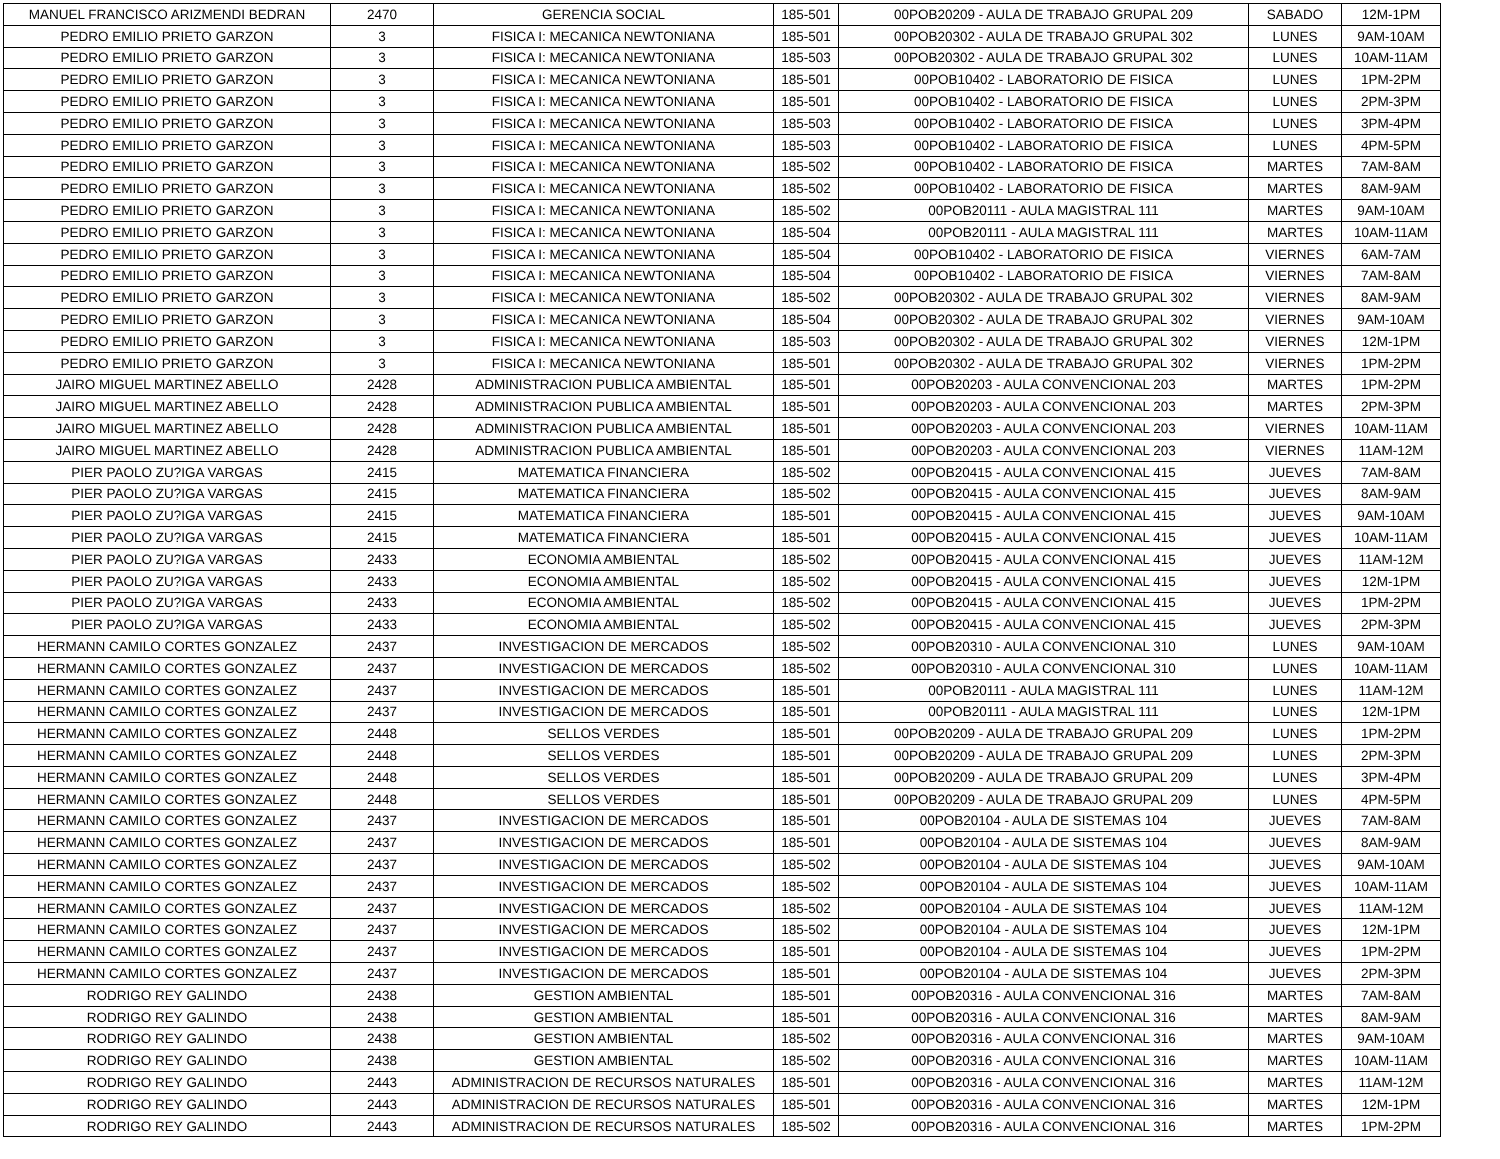| MANUEL FRANCISCO ARIZMENDI BEDRAN | 2470 | GERENCIA SOCIAL | 185-501 | 00POB20209 - AULA DE TRABAJO GRUPAL 209 | SABADO | 12M-1PM |
| PEDRO EMILIO PRIETO GARZON | 3 | FISICA I: MECANICA NEWTONIANA | 185-501 | 00POB20302 - AULA DE TRABAJO GRUPAL 302 | LUNES | 9AM-10AM |
| PEDRO EMILIO PRIETO GARZON | 3 | FISICA I: MECANICA NEWTONIANA | 185-503 | 00POB20302 - AULA DE TRABAJO GRUPAL 302 | LUNES | 10AM-11AM |
| PEDRO EMILIO PRIETO GARZON | 3 | FISICA I: MECANICA NEWTONIANA | 185-501 | 00POB10402 - LABORATORIO DE FISICA | LUNES | 1PM-2PM |
| PEDRO EMILIO PRIETO GARZON | 3 | FISICA I: MECANICA NEWTONIANA | 185-501 | 00POB10402 - LABORATORIO DE FISICA | LUNES | 2PM-3PM |
| PEDRO EMILIO PRIETO GARZON | 3 | FISICA I: MECANICA NEWTONIANA | 185-503 | 00POB10402 - LABORATORIO DE FISICA | LUNES | 3PM-4PM |
| PEDRO EMILIO PRIETO GARZON | 3 | FISICA I: MECANICA NEWTONIANA | 185-503 | 00POB10402 - LABORATORIO DE FISICA | LUNES | 4PM-5PM |
| PEDRO EMILIO PRIETO GARZON | 3 | FISICA I: MECANICA NEWTONIANA | 185-502 | 00POB10402 - LABORATORIO DE FISICA | MARTES | 7AM-8AM |
| PEDRO EMILIO PRIETO GARZON | 3 | FISICA I: MECANICA NEWTONIANA | 185-502 | 00POB10402 - LABORATORIO DE FISICA | MARTES | 8AM-9AM |
| PEDRO EMILIO PRIETO GARZON | 3 | FISICA I: MECANICA NEWTONIANA | 185-502 | 00POB20111 - AULA MAGISTRAL 111 | MARTES | 9AM-10AM |
| PEDRO EMILIO PRIETO GARZON | 3 | FISICA I: MECANICA NEWTONIANA | 185-504 | 00POB20111 - AULA MAGISTRAL 111 | MARTES | 10AM-11AM |
| PEDRO EMILIO PRIETO GARZON | 3 | FISICA I: MECANICA NEWTONIANA | 185-504 | 00POB10402 - LABORATORIO DE FISICA | VIERNES | 6AM-7AM |
| PEDRO EMILIO PRIETO GARZON | 3 | FISICA I: MECANICA NEWTONIANA | 185-504 | 00POB10402 - LABORATORIO DE FISICA | VIERNES | 7AM-8AM |
| PEDRO EMILIO PRIETO GARZON | 3 | FISICA I: MECANICA NEWTONIANA | 185-502 | 00POB20302 - AULA DE TRABAJO GRUPAL 302 | VIERNES | 8AM-9AM |
| PEDRO EMILIO PRIETO GARZON | 3 | FISICA I: MECANICA NEWTONIANA | 185-504 | 00POB20302 - AULA DE TRABAJO GRUPAL 302 | VIERNES | 9AM-10AM |
| PEDRO EMILIO PRIETO GARZON | 3 | FISICA I: MECANICA NEWTONIANA | 185-503 | 00POB20302 - AULA DE TRABAJO GRUPAL 302 | VIERNES | 12M-1PM |
| PEDRO EMILIO PRIETO GARZON | 3 | FISICA I: MECANICA NEWTONIANA | 185-501 | 00POB20302 - AULA DE TRABAJO GRUPAL 302 | VIERNES | 1PM-2PM |
| JAIRO MIGUEL MARTINEZ ABELLO | 2428 | ADMINISTRACION PUBLICA AMBIENTAL | 185-501 | 00POB20203 - AULA CONVENCIONAL 203 | MARTES | 1PM-2PM |
| JAIRO MIGUEL MARTINEZ ABELLO | 2428 | ADMINISTRACION PUBLICA AMBIENTAL | 185-501 | 00POB20203 - AULA CONVENCIONAL 203 | MARTES | 2PM-3PM |
| JAIRO MIGUEL MARTINEZ ABELLO | 2428 | ADMINISTRACION PUBLICA AMBIENTAL | 185-501 | 00POB20203 - AULA CONVENCIONAL 203 | VIERNES | 10AM-11AM |
| JAIRO MIGUEL MARTINEZ ABELLO | 2428 | ADMINISTRACION PUBLICA AMBIENTAL | 185-501 | 00POB20203 - AULA CONVENCIONAL 203 | VIERNES | 11AM-12M |
| PIER PAOLO ZU?IGA VARGAS | 2415 | MATEMATICA FINANCIERA | 185-502 | 00POB20415 - AULA CONVENCIONAL 415 | JUEVES | 7AM-8AM |
| PIER PAOLO ZU?IGA VARGAS | 2415 | MATEMATICA FINANCIERA | 185-502 | 00POB20415 - AULA CONVENCIONAL 415 | JUEVES | 8AM-9AM |
| PIER PAOLO ZU?IGA VARGAS | 2415 | MATEMATICA FINANCIERA | 185-501 | 00POB20415 - AULA CONVENCIONAL 415 | JUEVES | 9AM-10AM |
| PIER PAOLO ZU?IGA VARGAS | 2415 | MATEMATICA FINANCIERA | 185-501 | 00POB20415 - AULA CONVENCIONAL 415 | JUEVES | 10AM-11AM |
| PIER PAOLO ZU?IGA VARGAS | 2433 | ECONOMIA AMBIENTAL | 185-502 | 00POB20415 - AULA CONVENCIONAL 415 | JUEVES | 11AM-12M |
| PIER PAOLO ZU?IGA VARGAS | 2433 | ECONOMIA AMBIENTAL | 185-502 | 00POB20415 - AULA CONVENCIONAL 415 | JUEVES | 12M-1PM |
| PIER PAOLO ZU?IGA VARGAS | 2433 | ECONOMIA AMBIENTAL | 185-502 | 00POB20415 - AULA CONVENCIONAL 415 | JUEVES | 1PM-2PM |
| PIER PAOLO ZU?IGA VARGAS | 2433 | ECONOMIA AMBIENTAL | 185-502 | 00POB20415 - AULA CONVENCIONAL 415 | JUEVES | 2PM-3PM |
| HERMANN CAMILO CORTES GONZALEZ | 2437 | INVESTIGACION DE MERCADOS | 185-502 | 00POB20310 - AULA CONVENCIONAL 310 | LUNES | 9AM-10AM |
| HERMANN CAMILO CORTES GONZALEZ | 2437 | INVESTIGACION DE MERCADOS | 185-502 | 00POB20310 - AULA CONVENCIONAL 310 | LUNES | 10AM-11AM |
| HERMANN CAMILO CORTES GONZALEZ | 2437 | INVESTIGACION DE MERCADOS | 185-501 | 00POB20111 - AULA MAGISTRAL 111 | LUNES | 11AM-12M |
| HERMANN CAMILO CORTES GONZALEZ | 2437 | INVESTIGACION DE MERCADOS | 185-501 | 00POB20111 - AULA MAGISTRAL 111 | LUNES | 12M-1PM |
| HERMANN CAMILO CORTES GONZALEZ | 2448 | SELLOS VERDES | 185-501 | 00POB20209 - AULA DE TRABAJO GRUPAL 209 | LUNES | 1PM-2PM |
| HERMANN CAMILO CORTES GONZALEZ | 2448 | SELLOS VERDES | 185-501 | 00POB20209 - AULA DE TRABAJO GRUPAL 209 | LUNES | 2PM-3PM |
| HERMANN CAMILO CORTES GONZALEZ | 2448 | SELLOS VERDES | 185-501 | 00POB20209 - AULA DE TRABAJO GRUPAL 209 | LUNES | 3PM-4PM |
| HERMANN CAMILO CORTES GONZALEZ | 2448 | SELLOS VERDES | 185-501 | 00POB20209 - AULA DE TRABAJO GRUPAL 209 | LUNES | 4PM-5PM |
| HERMANN CAMILO CORTES GONZALEZ | 2437 | INVESTIGACION DE MERCADOS | 185-501 | 00POB20104 - AULA DE SISTEMAS 104 | JUEVES | 7AM-8AM |
| HERMANN CAMILO CORTES GONZALEZ | 2437 | INVESTIGACION DE MERCADOS | 185-501 | 00POB20104 - AULA DE SISTEMAS 104 | JUEVES | 8AM-9AM |
| HERMANN CAMILO CORTES GONZALEZ | 2437 | INVESTIGACION DE MERCADOS | 185-502 | 00POB20104 - AULA DE SISTEMAS 104 | JUEVES | 9AM-10AM |
| HERMANN CAMILO CORTES GONZALEZ | 2437 | INVESTIGACION DE MERCADOS | 185-502 | 00POB20104 - AULA DE SISTEMAS 104 | JUEVES | 10AM-11AM |
| HERMANN CAMILO CORTES GONZALEZ | 2437 | INVESTIGACION DE MERCADOS | 185-502 | 00POB20104 - AULA DE SISTEMAS 104 | JUEVES | 11AM-12M |
| HERMANN CAMILO CORTES GONZALEZ | 2437 | INVESTIGACION DE MERCADOS | 185-502 | 00POB20104 - AULA DE SISTEMAS 104 | JUEVES | 12M-1PM |
| HERMANN CAMILO CORTES GONZALEZ | 2437 | INVESTIGACION DE MERCADOS | 185-501 | 00POB20104 - AULA DE SISTEMAS 104 | JUEVES | 1PM-2PM |
| HERMANN CAMILO CORTES GONZALEZ | 2437 | INVESTIGACION DE MERCADOS | 185-501 | 00POB20104 - AULA DE SISTEMAS 104 | JUEVES | 2PM-3PM |
| RODRIGO REY GALINDO | 2438 | GESTION AMBIENTAL | 185-501 | 00POB20316 - AULA CONVENCIONAL 316 | MARTES | 7AM-8AM |
| RODRIGO REY GALINDO | 2438 | GESTION AMBIENTAL | 185-501 | 00POB20316 - AULA CONVENCIONAL 316 | MARTES | 8AM-9AM |
| RODRIGO REY GALINDO | 2438 | GESTION AMBIENTAL | 185-502 | 00POB20316 - AULA CONVENCIONAL 316 | MARTES | 9AM-10AM |
| RODRIGO REY GALINDO | 2438 | GESTION AMBIENTAL | 185-502 | 00POB20316 - AULA CONVENCIONAL 316 | MARTES | 10AM-11AM |
| RODRIGO REY GALINDO | 2443 | ADMINISTRACION DE RECURSOS NATURALES | 185-501 | 00POB20316 - AULA CONVENCIONAL 316 | MARTES | 11AM-12M |
| RODRIGO REY GALINDO | 2443 | ADMINISTRACION DE RECURSOS NATURALES | 185-501 | 00POB20316 - AULA CONVENCIONAL 316 | MARTES | 12M-1PM |
| RODRIGO REY GALINDO | 2443 | ADMINISTRACION DE RECURSOS NATURALES | 185-502 | 00POB20316 - AULA CONVENCIONAL 316 | MARTES | 1PM-2PM |